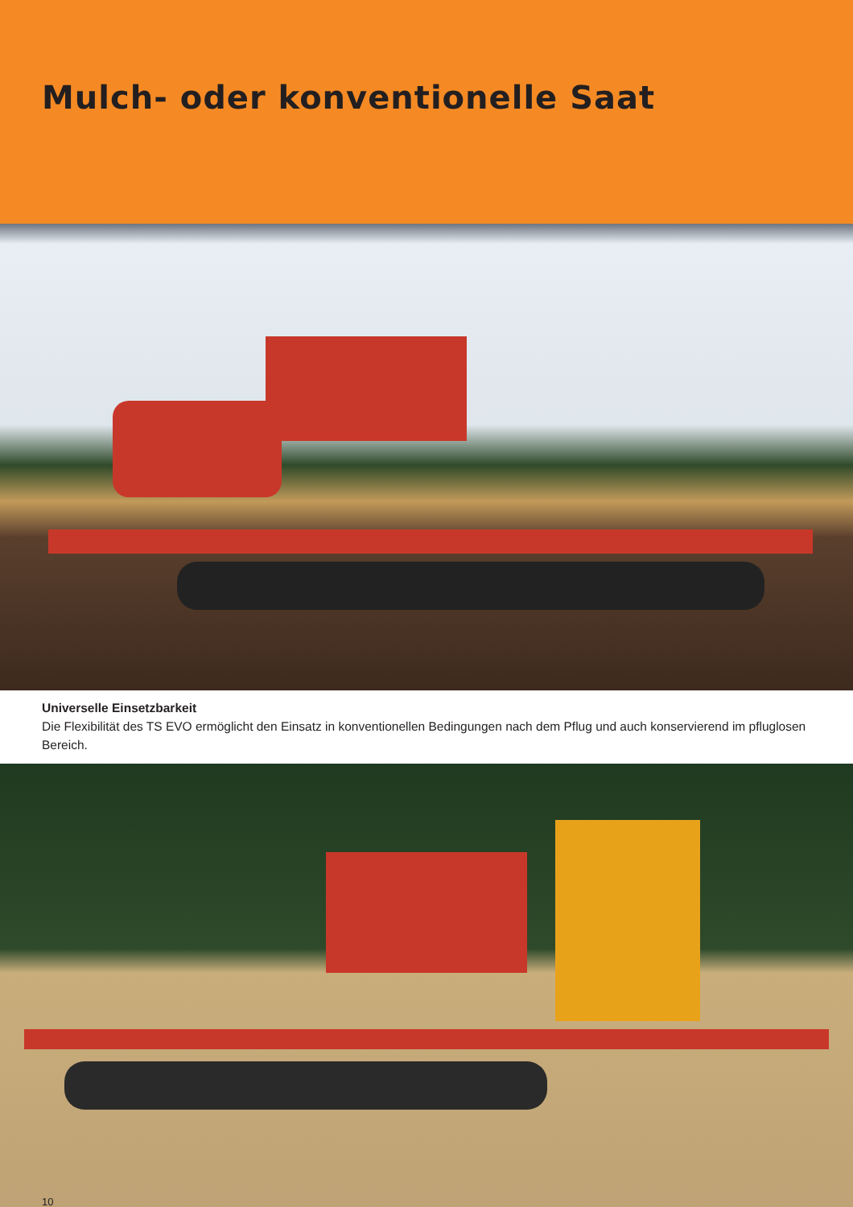Mulch- oder konventionelle Saat
Universelle Einsetzbarkeit
Die Flexibilität des TS EVO ermöglicht den Einsatz in konventionellen Bedingungen nach dem Pflug und auch konservierend im pfluglosen Bereich.
10